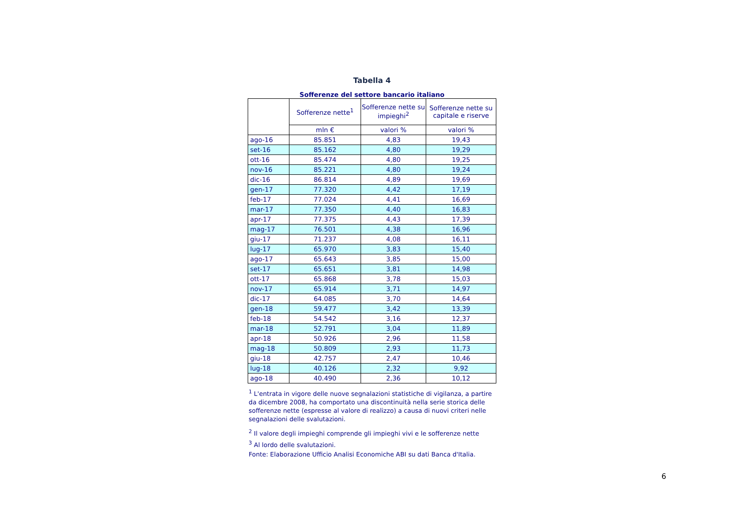Tabella 4
Sofferenze del settore bancario italiano
| | Sofferenze nette<sup>1</sup> | Sofferenze nette su impieghi<sup>2</sup> | Sofferenze nette su capitale e riserve |
| --- | --- | --- | --- |
| | mln € | valori % | valori % |
| ago-16 | 85.851 | 4,83 | 19,43 |
| set-16 | 85.162 | 4,80 | 19,29 |
| ott-16 | 85.474 | 4,80 | 19,25 |
| nov-16 | 85.221 | 4,80 | 19,24 |
| dic-16 | 86.814 | 4,89 | 19,69 |
| gen-17 | 77.320 | 4,42 | 17,19 |
| feb-17 | 77.024 | 4,41 | 16,69 |
| mar-17 | 77.350 | 4,40 | 16,83 |
| apr-17 | 77.375 | 4,43 | 17,39 |
| mag-17 | 76.501 | 4,38 | 16,96 |
| giu-17 | 71.237 | 4,08 | 16,11 |
| lug-17 | 65.970 | 3,83 | 15,40 |
| ago-17 | 65.643 | 3,85 | 15,00 |
| set-17 | 65.651 | 3,81 | 14,98 |
| ott-17 | 65.868 | 3,78 | 15,03 |
| nov-17 | 65.914 | 3,71 | 14,97 |
| dic-17 | 64.085 | 3,70 | 14,64 |
| gen-18 | 59.477 | 3,42 | 13,39 |
| feb-18 | 54.542 | 3,16 | 12,37 |
| mar-18 | 52.791 | 3,04 | 11,89 |
| apr-18 | 50.926 | 2,96 | 11,58 |
| mag-18 | 50.809 | 2,93 | 11,73 |
| giu-18 | 42.757 | 2,47 | 10,46 |
| lug-18 | 40.126 | 2,32 | 9,92 |
| ago-18 | 40.490 | 2,36 | 10,12 |
<sup>1</sup> L'entrata in vigore delle nuove segnalazioni statistiche di vigilanza, a partire da dicembre 2008, ha comportato una discontinuità nella serie storica delle sofferenze nette (espresse al valore di realizzo) a causa di nuovi criteri nelle segnalazioni delle svalutazioni.
<sup>2</sup> Il valore degli impieghi comprende gli impieghi vivi e le sofferenze nette
<sup>3</sup> Al lordo delle svalutazioni.
Fonte: Elaborazione Ufficio Analisi Economiche ABI su dati Banca d'Italia.
6